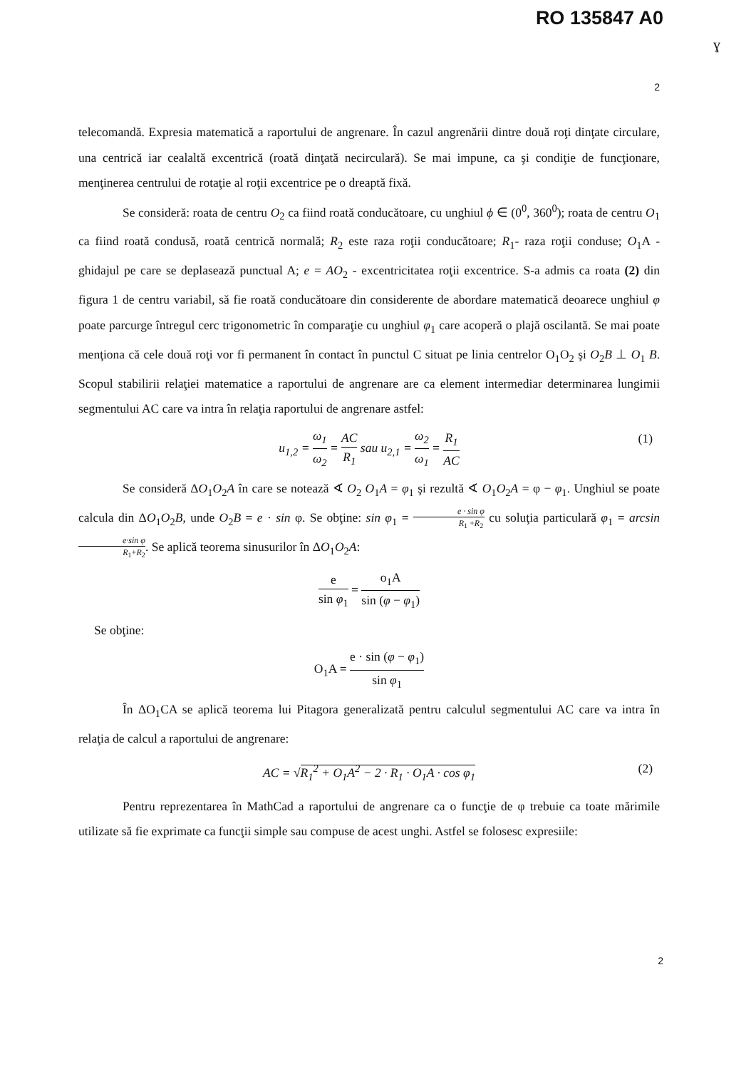RO 135847 A0
ɣ
2
telecomandă. Expresia matematică a raportului de angrenare. În cazul angrenării dintre două roţi dinţate circulare, una centrică iar cealaltă excentrică (roată dinţată necirculară). Se mai impune, ca şi condiţie de funcţionare, menţinerea centrului de rotaţie al roţii excentrice pe o dreaptă fixă.
Se consideră: roata de centru O<sub>2</sub> ca fiind roată conducătoare, cu unghiul ϕ ∈ (0<sup>0</sup>, 360<sup>0</sup>); roata de centru O<sub>1</sub> ca fiind roată condusă, roată centrică normală; R<sub>2</sub> este raza roţii conducătoare; R<sub>1</sub>- raza roţii conduse; O<sub>1</sub>A - ghidajul pe care se deplasează punctual A; e = AO<sub>2</sub> - excentricitatea roţii excentrice. S-a admis ca roata (2) din figura 1 de centru variabil, să fie roată conducătoare din considerente de abordare matematică deoarece unghiul φ poate parcurge întregul cerc trigonometric în comparaţie cu unghiul φ<sub>1</sub> care acoperă o plajă oscilantă. Se mai poate menţiona că cele două roţi vor fi permanent în contact în punctul C situat pe linia centrelor O<sub>1</sub>O<sub>2</sub> şi O<sub>2</sub>B ⊥ O<sub>1</sub> B. Scopul stabilirii relaţiei matematice a raportului de angrenare are ca element intermediar determinarea lungimii segmentului AC care va intra în relaţia raportului de angrenare astfel:
u<sub>1,2</sub> = ω<sub>1</sub> ω<sub>2</sub> = AC R<sub>1</sub> sau u<sub>2,1</sub> = ω<sub>2</sub> ω<sub>1</sub> = R<sub>1</sub> AC
(1)
Se consideră ΔO<sub>1</sub>O<sub>2</sub>A în care se notează ∢ O<sub>2</sub> O<sub>1</sub>A = φ<sub>1</sub> şi rezultă ∢ O<sub>1</sub>O<sub>2</sub>A = φ − φ<sub>1</sub>. Unghiul se poate calcula din ΔO<sub>1</sub>O<sub>2</sub>B, unde O<sub>2</sub>B = e · sin φ. Se obţine: sin φ<sub>1</sub> = e · sin φ R<sub>1</sub> +R<sub>2</sub> cu soluţia particulară φ<sub>1</sub> = arcsin e·sin φ R<sub>1</sub>+R<sub>2</sub>. Se aplică teorema sinusurilor în ΔO<sub>1</sub>O<sub>2</sub>A:
e sin φ<sub>1</sub> = o<sub>1</sub>A sin (φ − φ<sub>1</sub>)
Se obţine:
O<sub>1</sub>A = e · sin (φ − φ<sub>1</sub>) sin φ<sub>1</sub>
În ΔO<sub>1</sub>CA se aplică teorema lui Pitagora generalizată pentru calculul segmentului AC care va intra în relaţia de calcul a raportului de angrenare:
AC = √R<sub>1</sub><sup>2</sup> + O<sub>1</sub>A<sup>2</sup> − 2 · R<sub>1</sub> · O<sub>1</sub>A · cos φ<sub>1</sub> (2)
Pentru reprezentarea în MathCad a raportului de angrenare ca o funcţie de φ trebuie ca toate mărimile utilizate să fie exprimate ca funcţii simple sau compuse de acest unghi. Astfel se folosesc expresiile:
2